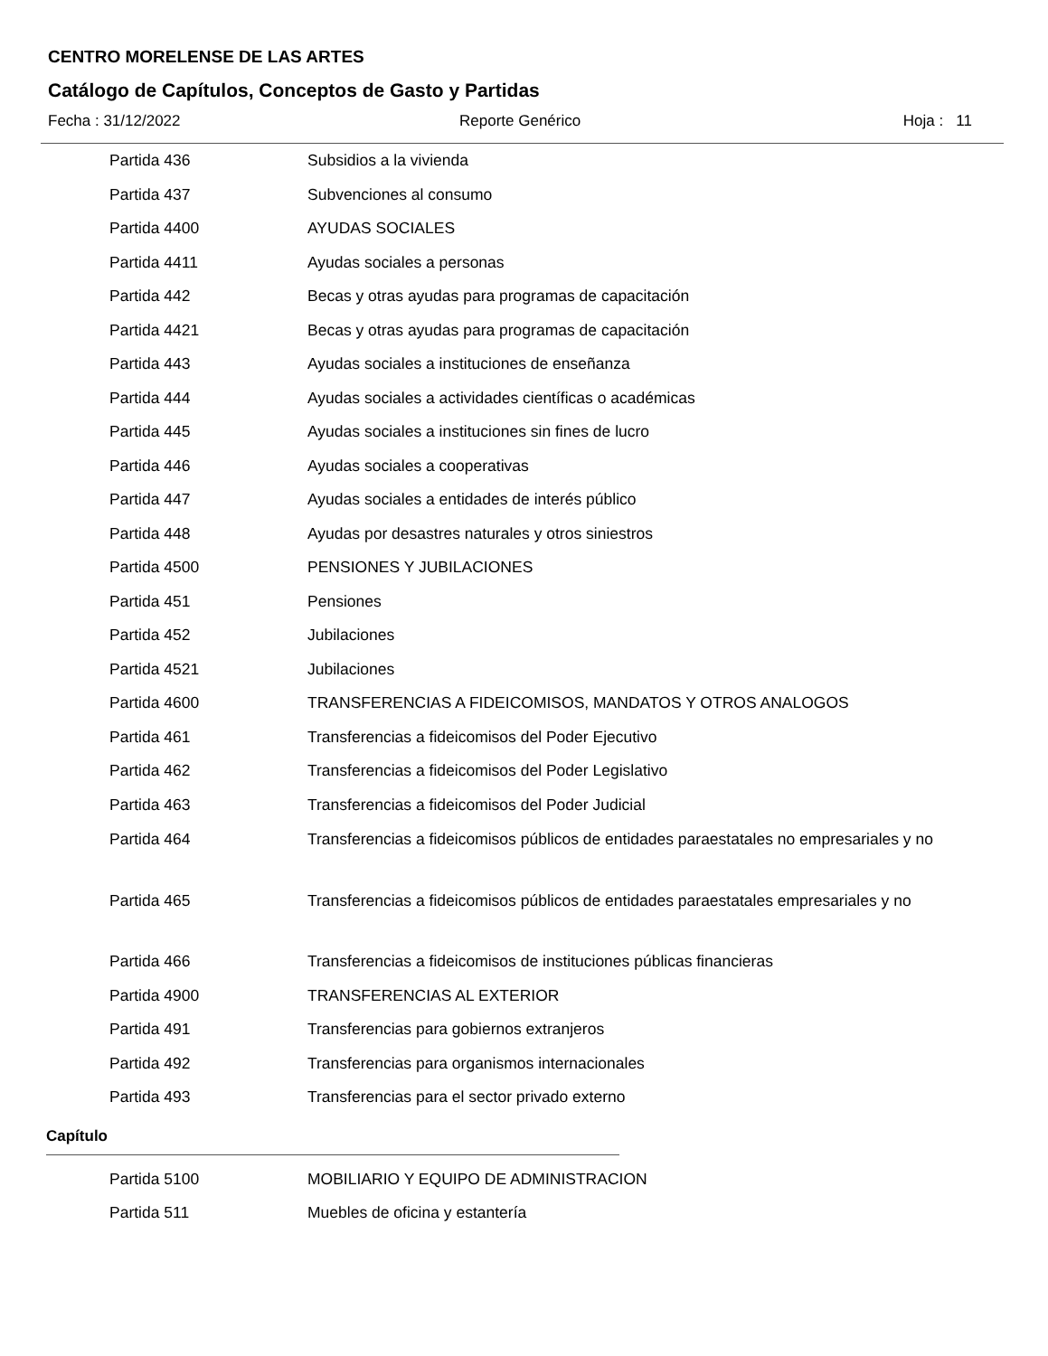CENTRO MORELENSE DE LAS ARTES
Catálogo de Capítulos, Conceptos de Gasto y Partidas
Fecha : 31/12/2022 Reporte Genérico Hoja : 11
| Partida 436 | Subsidios a la vivienda |
| Partida 437 | Subvenciones al consumo |
| Partida 4400 | AYUDAS SOCIALES |
| Partida 4411 | Ayudas sociales a personas |
| Partida 442 | Becas y otras ayudas para programas de capacitación |
| Partida 4421 | Becas y otras ayudas para programas de capacitación |
| Partida 443 | Ayudas sociales a instituciones de enseñanza |
| Partida 444 | Ayudas sociales a actividades científicas o académicas |
| Partida 445 | Ayudas sociales a instituciones sin fines de lucro |
| Partida 446 | Ayudas sociales a cooperativas |
| Partida 447 | Ayudas sociales a entidades de interés público |
| Partida 448 | Ayudas por desastres naturales y otros siniestros |
| Partida 4500 | PENSIONES Y JUBILACIONES |
| Partida 451 | Pensiones |
| Partida 452 | Jubilaciones |
| Partida 4521 | Jubilaciones |
| Partida 4600 | TRANSFERENCIAS A FIDEICOMISOS, MANDATOS Y OTROS ANALOGOS |
| Partida 461 | Transferencias a fideicomisos del Poder Ejecutivo |
| Partida 462 | Transferencias a fideicomisos del Poder Legislativo |
| Partida 463 | Transferencias a fideicomisos del Poder Judicial |
| Partida 464 | Transferencias a fideicomisos públicos de entidades paraestatales no empresariales y no |
| Partida 465 | Transferencias a fideicomisos públicos de entidades paraestatales empresariales y no |
| Partida 466 | Transferencias a fideicomisos de instituciones públicas financieras |
| Partida 4900 | TRANSFERENCIAS AL EXTERIOR |
| Partida 491 | Transferencias para gobiernos extranjeros |
| Partida 492 | Transferencias para organismos internacionales |
| Partida 493 | Transferencias para el sector privado externo |
Capítulo
| Partida 5100 | MOBILIARIO Y EQUIPO DE ADMINISTRACION |
| Partida 511 | Muebles de oficina y estantería |